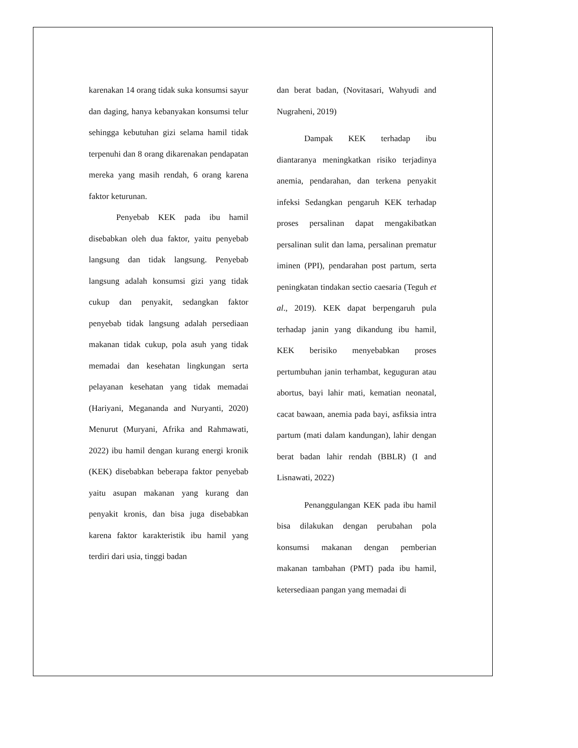karenakan 14 orang tidak suka konsumsi sayur dan daging, hanya kebanyakan konsumsi telur sehingga kebutuhan gizi selama hamil tidak terpenuhi dan 8 orang dikarenakan pendapatan mereka yang masih rendah, 6 orang karena faktor keturunan.
Penyebab KEK pada ibu hamil disebabkan oleh dua faktor, yaitu penyebab langsung dan tidak langsung. Penyebab langsung adalah konsumsi gizi yang tidak cukup dan penyakit, sedangkan faktor penyebab tidak langsung adalah persediaan makanan tidak cukup, pola asuh yang tidak memadai dan kesehatan lingkungan serta pelayanan kesehatan yang tidak memadai (Hariyani, Megananda and Nuryanti, 2020) Menurut (Muryani, Afrika and Rahmawati, 2022) ibu hamil dengan kurang energi kronik (KEK) disebabkan beberapa faktor penyebab yaitu asupan makanan yang kurang dan penyakit kronis, dan bisa juga disebabkan karena faktor karakteristik ibu hamil yang terdiri dari usia, tinggi badan
dan berat badan, (Novitasari, Wahyudi and Nugraheni, 2019)
Dampak KEK terhadap ibu diantaranya meningkatkan risiko terjadinya anemia, pendarahan, dan terkena penyakit infeksi Sedangkan pengaruh KEK terhadap proses persalinan dapat mengakibatkan persalinan sulit dan lama, persalinan prematur iminen (PPI), pendarahan post partum, serta peningkatan tindakan sectio caesaria (Teguh et al., 2019). KEK dapat berpengaruh pula terhadap janin yang dikandung ibu hamil, KEK berisiko menyebabkan proses pertumbuhan janin terhambat, keguguran atau abortus, bayi lahir mati, kematian neonatal, cacat bawaan, anemia pada bayi, asfiksia intra partum (mati dalam kandungan), lahir dengan berat badan lahir rendah (BBLR) (I and Lisnawati, 2022)
Penanggulangan KEK pada ibu hamil bisa dilakukan dengan perubahan pola konsumsi makanan dengan pemberian makanan tambahan (PMT) pada ibu hamil, ketersediaan pangan yang memadai di